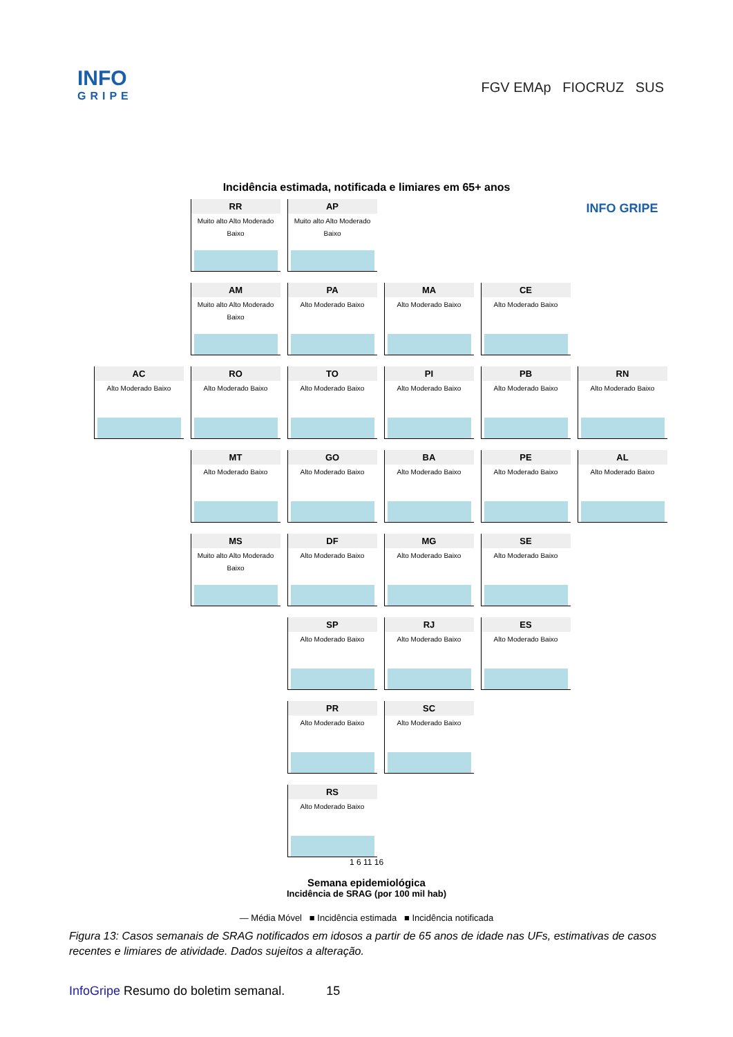INFO
GRIPE
FGV EMAp FIOCRUZ SUS
Incidência estimada, notificada e limiares em 65+ anos
RR
Muito alto Alto Moderado Baixo
AP
Muito alto Alto Moderado Baixo
INFO GRIPE
AM
Muito alto Alto Moderado Baixo
PA
Alto Moderado Baixo
MA
Alto Moderado Baixo
CE
Alto Moderado Baixo
AC
Alto Moderado Baixo
RO
Alto Moderado Baixo
TO
Alto Moderado Baixo
PI
Alto Moderado Baixo
PB
Alto Moderado Baixo
RN
Alto Moderado Baixo
MT
Alto Moderado Baixo
GO
Alto Moderado Baixo
BA
Alto Moderado Baixo
PE
Alto Moderado Baixo
AL
Alto Moderado Baixo
MS
Muito alto Alto Moderado Baixo
DF
Alto Moderado Baixo
MG
Alto Moderado Baixo
SE
Alto Moderado Baixo
SP
Alto Moderado Baixo
RJ
Alto Moderado Baixo
ES
Alto Moderado Baixo
PR
Alto Moderado Baixo
SC
Alto Moderado Baixo
RS
Alto Moderado Baixo
1 6 11 16
Semana epidemiológica
Incidência de SRAG (por 100 mil hab)
— Média Móvel ■ Incidência estimada ■ Incidência notificada
Figura 13: Casos semanais de SRAG notificados em idosos a partir de 65 anos de idade nas UFs, estimativas de casos recentes e limiares de atividade. Dados sujeitos a alteração.
InfoGripe Resumo do boletim semanal. 15